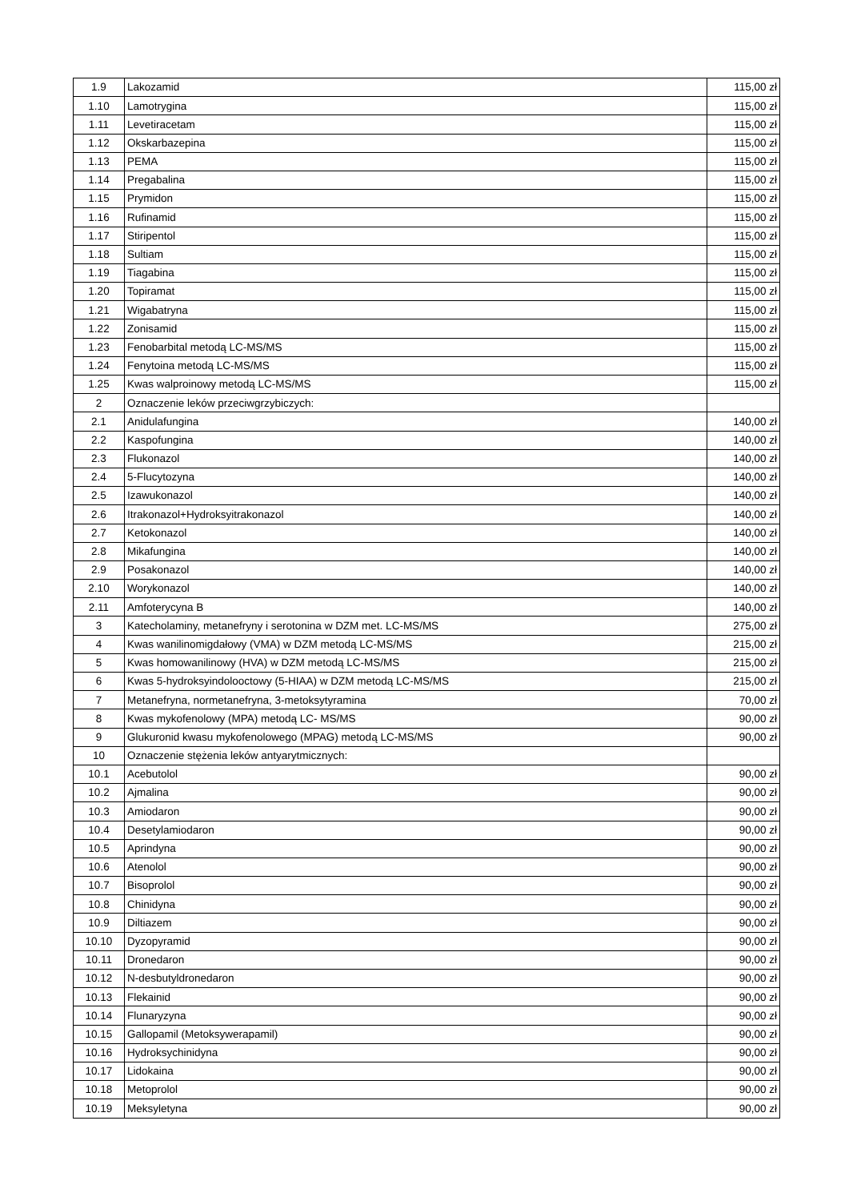| 1.9 | Lakozamid | 115,00 zł |
| 1.10 | Lamotrygina | 115,00 zł |
| 1.11 | Levetiracetam | 115,00 zł |
| 1.12 | Okskarbazepina | 115,00 zł |
| 1.13 | PEMA | 115,00 zł |
| 1.14 | Pregabalina | 115,00 zł |
| 1.15 | Prymidon | 115,00 zł |
| 1.16 | Rufinamid | 115,00 zł |
| 1.17 | Stiripentol | 115,00 zł |
| 1.18 | Sultiam | 115,00 zł |
| 1.19 | Tiagabina | 115,00 zł |
| 1.20 | Topiramat | 115,00 zł |
| 1.21 | Wigabatryna | 115,00 zł |
| 1.22 | Zonisamid | 115,00 zł |
| 1.23 | Fenobarbital metodą LC-MS/MS | 115,00 zł |
| 1.24 | Fenytoina metodą LC-MS/MS | 115,00 zł |
| 1.25 | Kwas walproinowy metodą LC-MS/MS | 115,00 zł |
| 2 | Oznaczenie leków przeciwgrzybiczych: | |
| 2.1 | Anidulafungina | 140,00 zł |
| 2.2 | Kaspofungina | 140,00 zł |
| 2.3 | Flukonazol | 140,00 zł |
| 2.4 | 5-Flucytozyna | 140,00 zł |
| 2.5 | Izawukonazol | 140,00 zł |
| 2.6 | Itrakonazol+Hydroksyitrakonazol | 140,00 zł |
| 2.7 | Ketokonazol | 140,00 zł |
| 2.8 | Mikafungina | 140,00 zł |
| 2.9 | Posakonazol | 140,00 zł |
| 2.10 | Worykonazol | 140,00 zł |
| 2.11 | Amfoterycyna B | 140,00 zł |
| 3 | Katecholaminy, metanefryny i serotonina w DZM met. LC-MS/MS | 275,00 zł |
| 4 | Kwas wanilinomigdałowy (VMA) w DZM metodą LC-MS/MS | 215,00 zł |
| 5 | Kwas homowanilinowy (HVA) w DZM metodą LC-MS/MS | 215,00 zł |
| 6 | Kwas 5-hydroksyindolooctowy (5-HIAA) w DZM metodą LC-MS/MS | 215,00 zł |
| 7 | Metanefryna, normetanefryna, 3-metoksytyramina | 70,00 zł |
| 8 | Kwas mykofenolowy (MPA) metodą LC- MS/MS | 90,00 zł |
| 9 | Glukuronid kwasu mykofenolowego (MPAG) metodą LC-MS/MS | 90,00 zł |
| 10 | Oznaczenie stężenia leków antyarytmicznych: | |
| 10.1 | Acebutolol | 90,00 zł |
| 10.2 | Ajmalina | 90,00 zł |
| 10.3 | Amiodaron | 90,00 zł |
| 10.4 | Desetylamiodaron | 90,00 zł |
| 10.5 | Aprindyna | 90,00 zł |
| 10.6 | Atenolol | 90,00 zł |
| 10.7 | Bisoprolol | 90,00 zł |
| 10.8 | Chinidyna | 90,00 zł |
| 10.9 | Diltiazem | 90,00 zł |
| 10.10 | Dyzopyramid | 90,00 zł |
| 10.11 | Dronedaron | 90,00 zł |
| 10.12 | N-desbutyldronedaron | 90,00 zł |
| 10.13 | Flekainid | 90,00 zł |
| 10.14 | Flunaryzyna | 90,00 zł |
| 10.15 | Gallopamil (Metoksywerapamil) | 90,00 zł |
| 10.16 | Hydroksychinidyna | 90,00 zł |
| 10.17 | Lidokaina | 90,00 zł |
| 10.18 | Metoprolol | 90,00 zł |
| 10.19 | Meksyletyna | 90,00 zł |